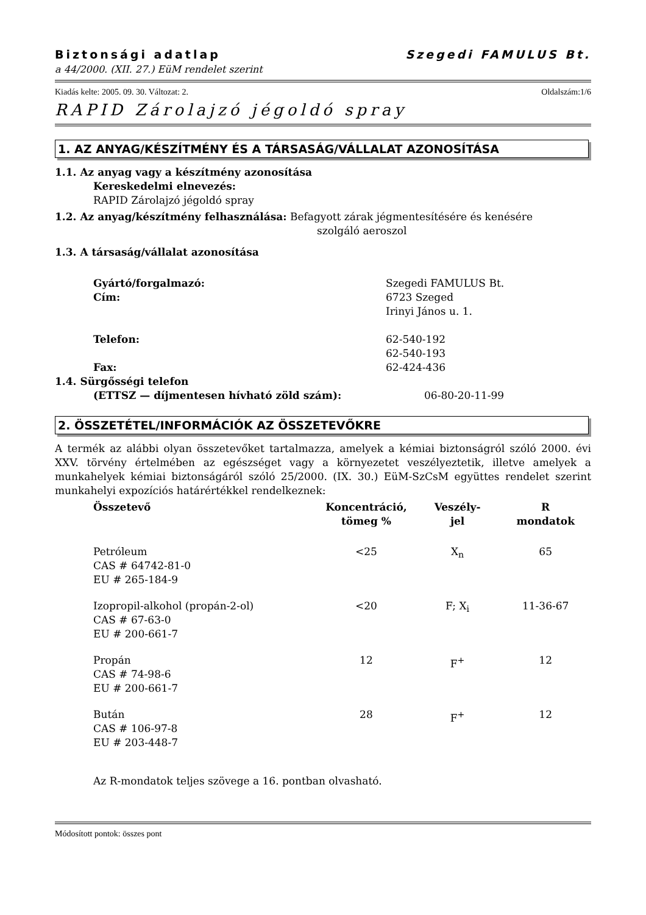Biztonsági adatlap Szegedi FAMULUS Bt.
a 44/2000. (XII. 27.) EüM rendelet szerint
Kiadás kelte: 2005. 09. 30. Változat: 2. Oldalszám:1/6
RAPID Zárolajzó jégoldó spray
1. AZ ANYAG/KÉSZÍTMÉNY ÉS A TÁRSASÁG/VÁLLALAT AZONOSÍTÁSA
1.1. Az anyag vagy a készítmény azonosítása
Kereskedelmi elnevezés:
RAPID Zárolajzó jégoldó spray
1.2. Az anyag/készítmény felhasználása: Befagyott zárak jégmentesítésére és kenésére
szolgáló aeroszol
1.3. A társaság/vállalat azonosítása
| Gyártó/forgalmazó: | Szegedi FAMULUS Bt. |
| Cím: | 6723 Szeged Irinyi János u. 1. |
| Telefon: | 62-540-192 62-540-193 |
| Fax: | 62-424-436 |
| 1.4. Sürgősségi telefon | |
| (ETTSZ — díjmentesen hívható zöld szám): | 06-80-20-11-99 |
2. ÖSSZETÉTEL/INFORMÁCIÓK AZ ÖSSZETEVŐKRE
A termék az alábbi olyan összetevőket tartalmazza, amelyek a kémiai biztonságról szóló 2000. évi XXV. törvény értelmében az egészséget vagy a környezetet veszélyeztetik, illetve amelyek a munkahelyek kémiai biztonságáról szóló 25/2000. (IX. 30.) EüM-SzCsM együttes rendelet szerint munkahelyi expozíciós határértékkel rendelkeznek:
| Összetevő | Koncentráció, tömeg % | Veszély- jel | R mondatok |
| --- | --- | --- | --- |
| Petróleum CAS # 64742-81-0 EU # 265-184-9 | <25 | X<sub>n</sub> | 65 |
| Izopropil-alkohol (propán-2-ol) CAS # 67-63-0 EU # 200-661-7 | <20 | F; X<sub>i</sub> | 11-36-67 |
| Propán CAS # 74-98-6 EU # 200-661-7 | 12 | F<sup>+</sup> | 12 |
| Bután CAS # 106-97-8 EU # 203-448-7 | 28 | F<sup>+</sup> | 12 |
Az R-mondatok teljes szövege a 16. pontban olvasható.
Módosított pontok: összes pont